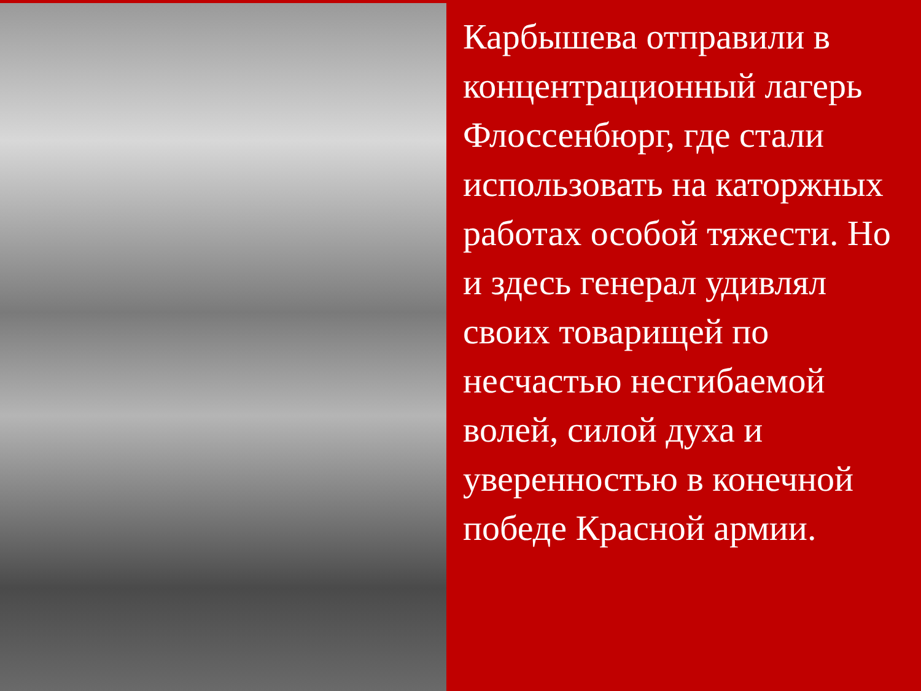Карбышева отправили в концентрационный лагерь Флоссенбюрг, где стали использовать на каторжных работах особой тяжести. Но и здесь генерал удивлял своих товарищей по несчастью несгибаемой волей, силой духа и уверенностью в конечной победе Красной армии.